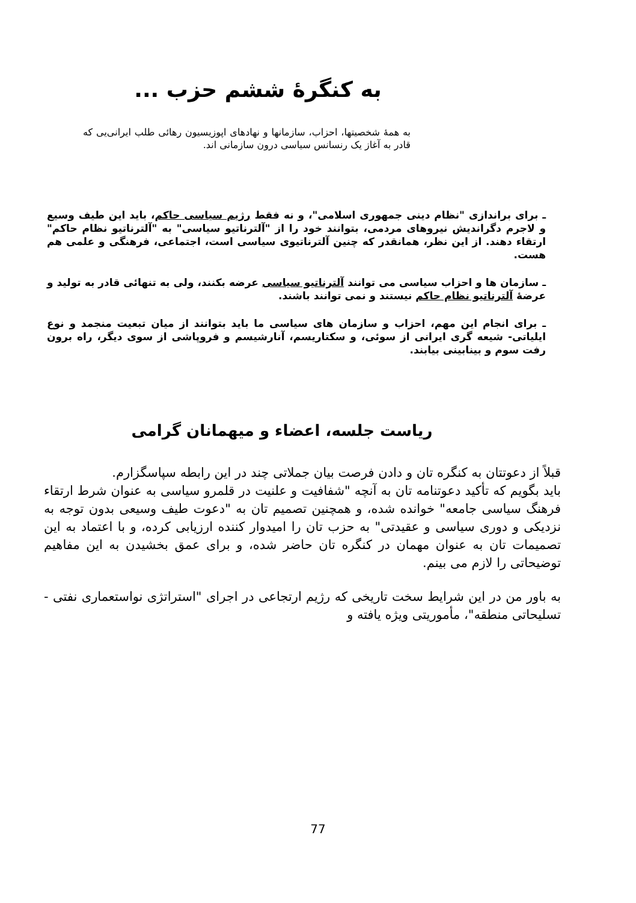به کنگرهٔ ششم حزب ...
به همهٔ شخصیتها، احزاب، سازمانها و نهادهای اپوزیسیون رهائی طلب ایرانی‌یی که قادر به آغاز یک رنسانس سیاسی درون سازمانی اند.
ـ برای براندازی "نظام دینی جمهوری اسلامی"، و نه فقط رژیم سیاسی حاکم، باید این طیف وسیع و لاجرم دگراندیش نیروهای مردمی، بتوانند خود را از "آلترناتیو سیاسی" به "آلترناتیو نظام حاکم" ارتقاء دهند. از این نظر، همانقدر که چنین آلترناتیوی سیاسی است، اجتماعی، فرهنگی و علمی هم هست.
ـ سازمان ها و احزاب سیاسی می توانند آلترناتیو سیاسی عرضه بکنند، ولی به تنهائی قادر به تولید و عرضهٔ آلترناتیو نظام حاکم نیستند و نمی توانند باشند.
ـ برای انجام این مهم، احزاب و سازمان های سیاسی ما باید بتوانند از میان تبعیت منجمد و نوع ایلیاتی- شیعه گری ایرانی از سوئی، و سکتاریسم، آنارشیسم و فروپاشی از سوی دیگر، راه برون رفت سوم و بینابینی بیابند.
ریاست جلسه، اعضاء و میهمانان گرامی
قبلاً از دعوتتان به کنگره تان و دادن فرصت بیان جملاتی چند در این رابطه سپاسگزارم.
باید بگویم که تأکید دعوتنامه تان به آنچه "شفافیت و علنیت در قلمرو سیاسی به عنوان شرط ارتقاء فرهنگ سیاسی جامعه" خوانده شده، و همچنین تصمیم تان به "دعوت طیف وسیعی بدون توجه به نزدیکی و دوری سیاسی و عقیدتی" به حزب تان را امیدوار کننده ارزیابی کرده، و با اعتماد به این تصمیمات تان به عنوان مهمان در کنگره تان حاضر شده، و برای عمق بخشیدن به این مفاهیم توضیحاتی را لازم می بینم.
به باور من در این شرایط سخت تاریخی که رژیم ارتجاعی در اجرای "استراتژی نواستعماری نفتی - تسلیحاتی منطقه"، مأموریتی ویژه یافته و
77